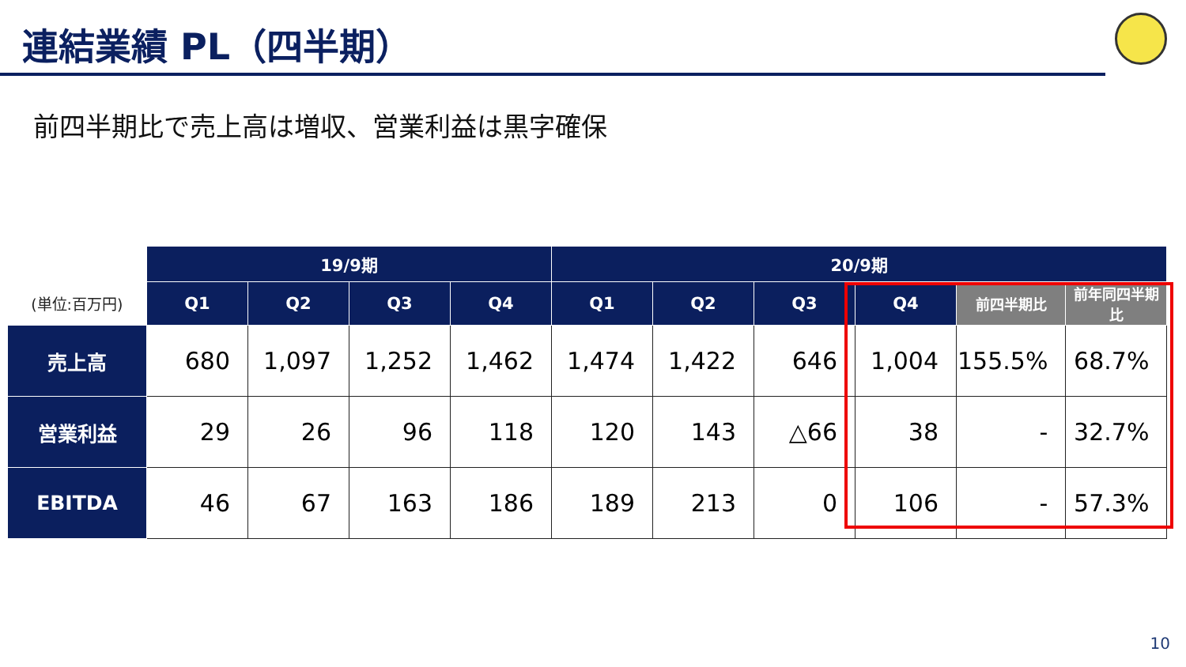連結業績 PL（四半期）
前四半期比で売上高は増収、営業利益は黒字確保
| | 19/9期 | | | | 20/9期 | | | | | |
| --- | --- | --- | --- | --- | --- | --- | --- | --- | --- | --- |
| (単位:百万円) | Q1 | Q2 | Q3 | Q4 | Q1 | Q2 | Q3 | Q4 | 前四半期比 | 前年同四半期比 |
| 売上高 | 680 | 1,097 | 1,252 | 1,462 | 1,474 | 1,422 | 646 | 1,004 | 155.5% | 68.7% |
| 営業利益 | 29 | 26 | 96 | 118 | 120 | 143 | △66 | 38 | - | 32.7% |
| EBITDA | 46 | 67 | 163 | 186 | 189 | 213 | 0 | 106 | - | 57.3% |
10